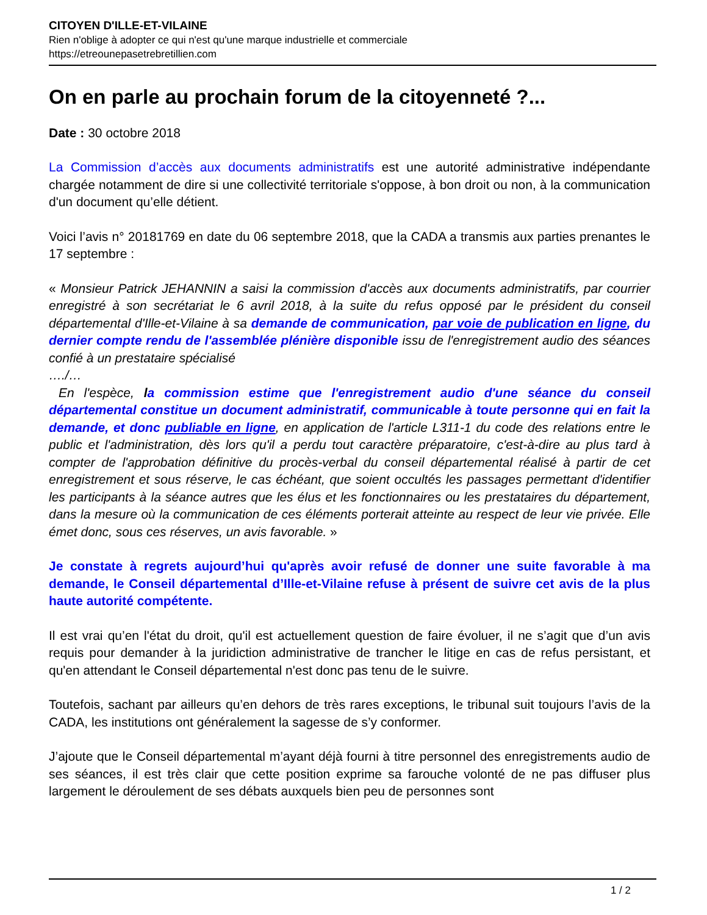CITOYEN D'ILLE-ET-VILAINE
Rien n'oblige à adopter ce qui n'est qu'une marque industrielle et commerciale
https://etreounepasetrebretillien.com
On en parle au prochain forum de la citoyenneté ?...
Date : 30 octobre 2018
La Commission d’accès aux documents administratifs est une autorité administrative indépendante chargée notamment de dire si une collectivité territoriale s'oppose, à bon droit ou non, à la communication d'un document qu’elle détient.
Voici l’avis n° 20181769 en date du 06 septembre 2018, que la CADA a transmis aux parties prenantes le 17 septembre :
« Monsieur Patrick JEHANNIN a saisi la commission d'accès aux documents administratifs, par courrier enregistré à son secrétariat le 6 avril 2018, à la suite du refus opposé par le président du conseil départemental d'Ille-et-Vilaine à sa demande de communication, par voie de publication en ligne, du dernier compte rendu de l'assemblée plénière disponible issu de l'enregistrement audio des séances confié à un prestataire spécialisé
…./…
En l'espèce, la commission estime que l'enregistrement audio d'une séance du conseil départemental constitue un document administratif, communicable à toute personne qui en fait la demande, et donc publiable en ligne, en application de l'article L311-1 du code des relations entre le public et l'administration, dès lors qu'il a perdu tout caractère préparatoire, c'est-à-dire au plus tard à compter de l'approbation définitive du procès-verbal du conseil départemental réalisé à partir de cet enregistrement et sous réserve, le cas échéant, que soient occultés les passages permettant d'identifier les participants à la séance autres que les élus et les fonctionnaires ou les prestataires du département, dans la mesure où la communication de ces éléments porterait atteinte au respect de leur vie privée. Elle émet donc, sous ces réserves, un avis favorable. »
Je constate à regrets aujourd’hui qu'après avoir refusé de donner une suite favorable à ma demande, le Conseil départemental d’Ille-et-Vilaine refuse à présent de suivre cet avis de la plus haute autorité compétente.
Il est vrai qu’en l'état du droit, qu'il est actuellement question de faire évoluer, il ne s’agit que d’un avis requis pour demander à la juridiction administrative de trancher le litige en cas de refus persistant, et qu'en attendant le Conseil départemental n'est donc pas tenu de le suivre.
Toutefois, sachant par ailleurs qu’en dehors de très rares exceptions, le tribunal suit toujours l’avis de la CADA, les institutions ont généralement la sagesse de s’y conformer.
J’ajoute que le Conseil départemental m’ayant déjà fourni à titre personnel des enregistrements audio de ses séances, il est très clair que cette position exprime sa farouche volonté de ne pas diffuser plus largement le déroulement de ses débats auxquels bien peu de personnes sont
1 / 2